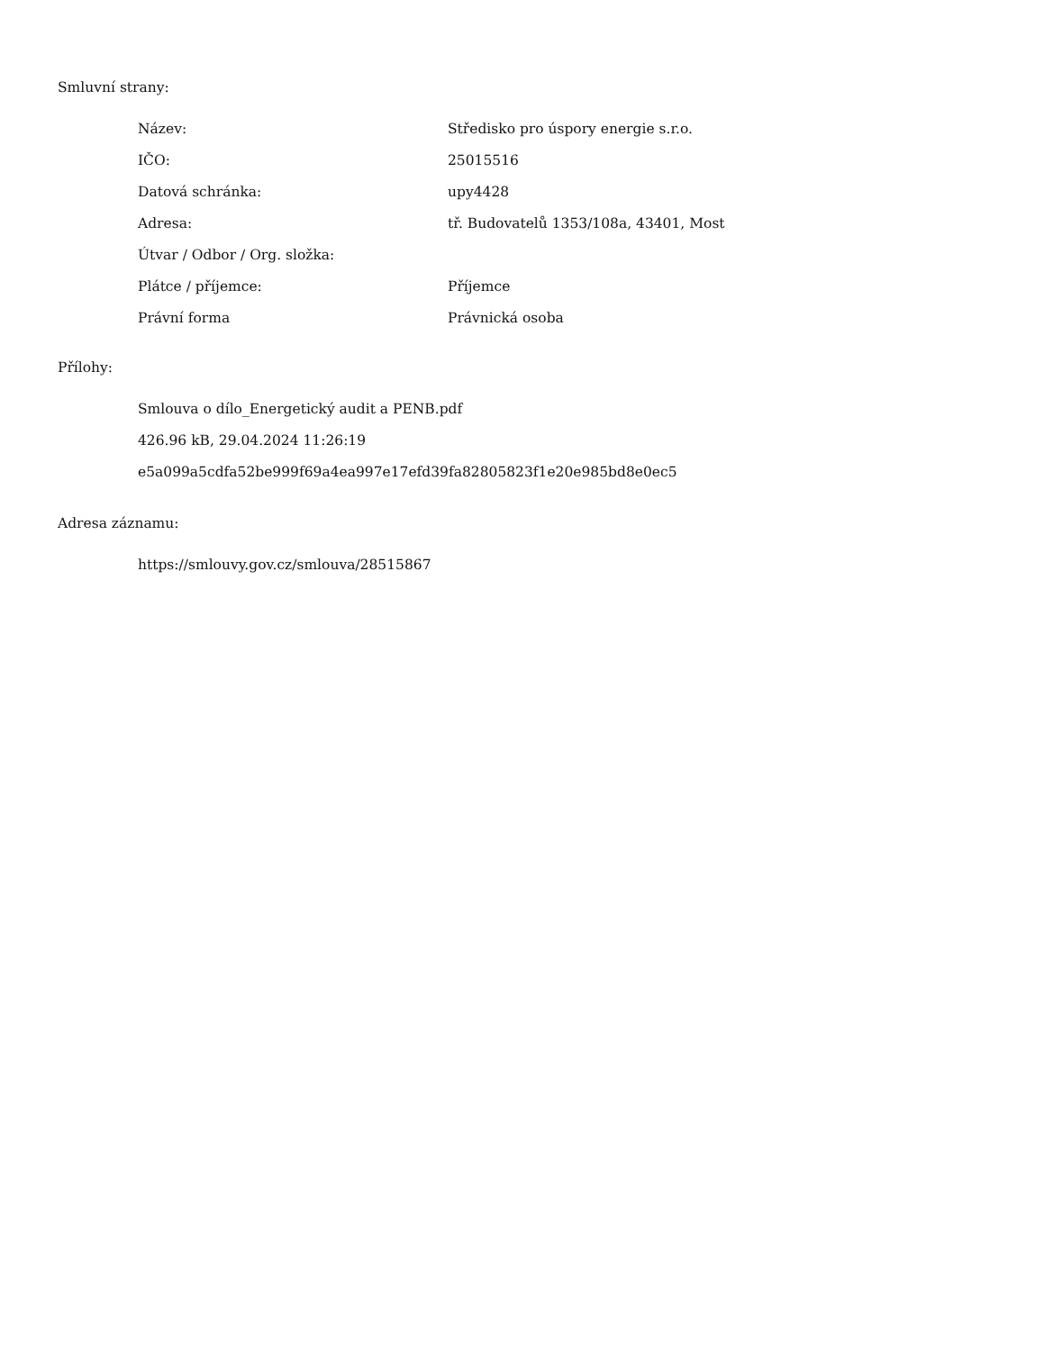Smluvní strany:
| Název: | Středisko pro úspory energie s.r.o. |
| IČO: | 25015516 |
| Datová schránka: | upy4428 |
| Adresa: | tř. Budovatelů 1353/108a, 43401, Most |
| Útvar / Odbor / Org. složka: | |
| Plátce / příjemce: | Příjemce |
| Právní forma | Právnická osoba |
Přílohy:
Smlouva o dílo_Energetický audit a PENB.pdf
426.96 kB, 29.04.2024 11:26:19
e5a099a5cdfa52be999f69a4ea997e17efd39fa82805823f1e20e985bd8e0ec5
Adresa záznamu:
https://smlouvy.gov.cz/smlouva/28515867